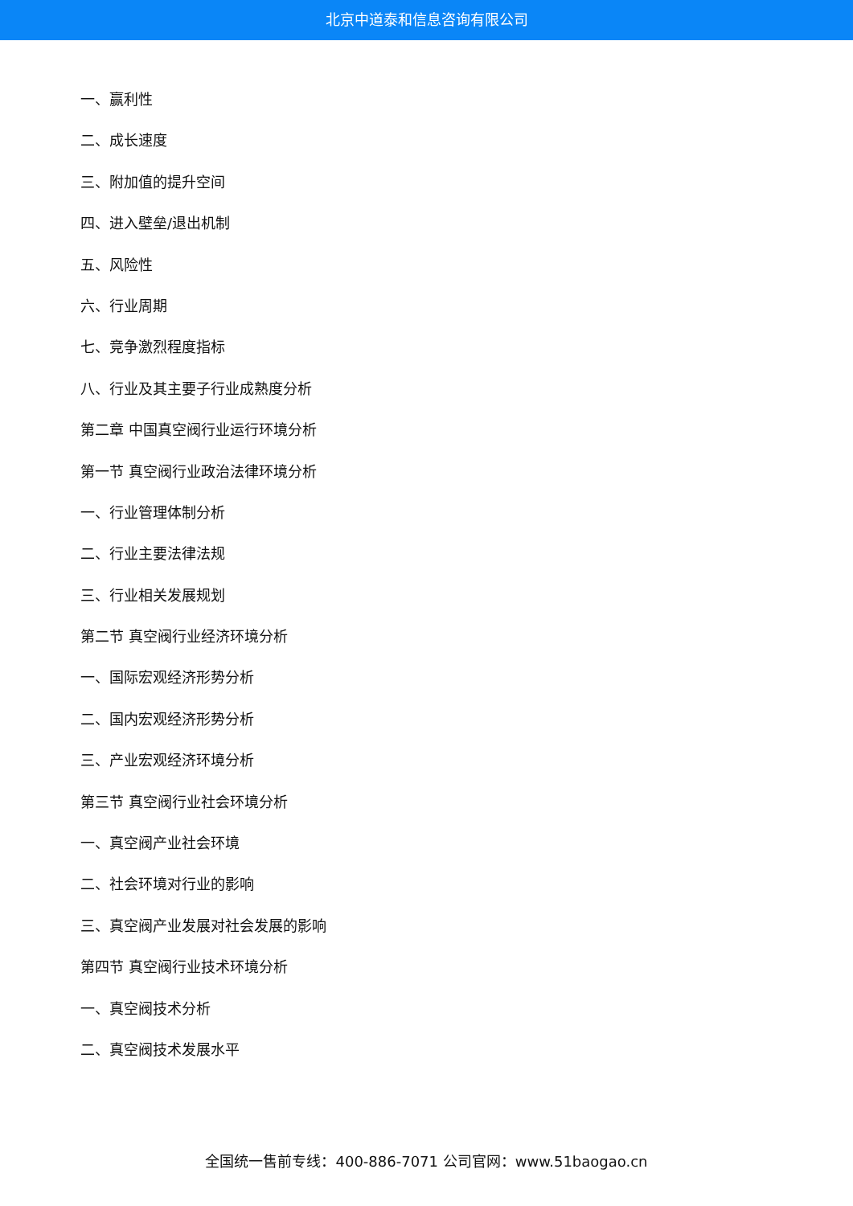北京中道泰和信息咨询有限公司
一、赢利性
二、成长速度
三、附加值的提升空间
四、进入壁垒/退出机制
五、风险性
六、行业周期
七、竞争激烈程度指标
八、行业及其主要子行业成熟度分析
第二章 中国真空阀行业运行环境分析
第一节 真空阀行业政治法律环境分析
一、行业管理体制分析
二、行业主要法律法规
三、行业相关发展规划
第二节 真空阀行业经济环境分析
一、国际宏观经济形势分析
二、国内宏观经济形势分析
三、产业宏观经济环境分析
第三节 真空阀行业社会环境分析
一、真空阀产业社会环境
二、社会环境对行业的影响
三、真空阀产业发展对社会发展的影响
第四节 真空阀行业技术环境分析
一、真空阀技术分析
二、真空阀技术发展水平
全国统一售前专线：400-886-7071 公司官网：www.51baogao.cn